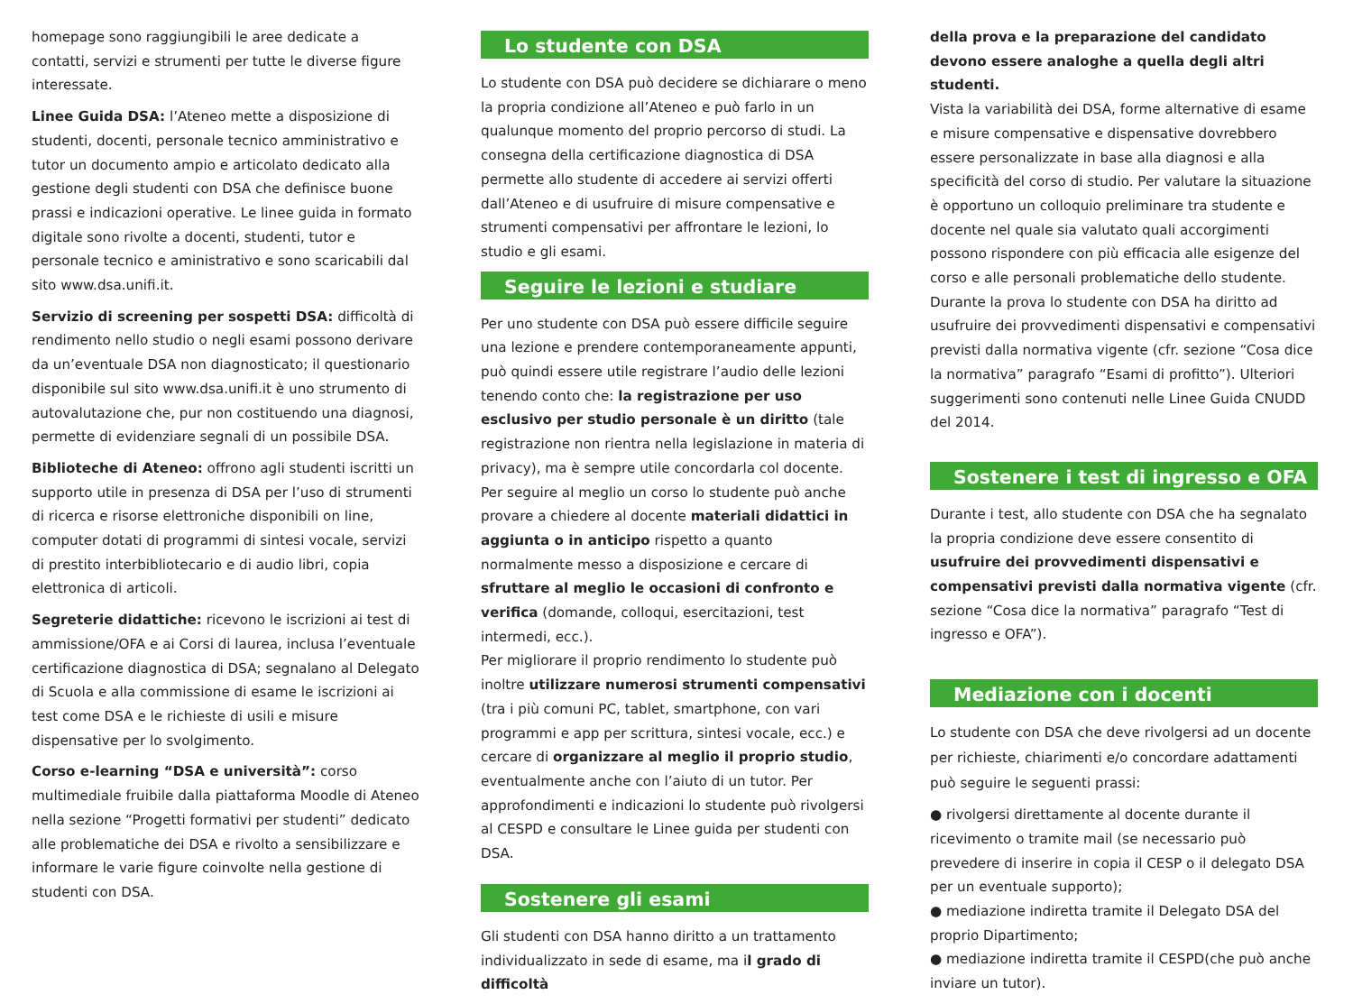homepage sono raggiungibili le aree dedicate a contatti, servizi e strumenti per tutte le diverse figure interessate.
Linee Guida DSA: l’Ateneo mette a disposizione di studenti, docenti, personale tecnico amministrativo e tutor un documento ampio e articolato dedicato alla gestione degli studenti con DSA che definisce buone prassi e indicazioni operative. Le linee guida in formato digitale sono rivolte a docenti, studenti, tutor e personale tecnico e aministrativo e sono scaricabili dal sito www.dsa.unifi.it.
Servizio di screening per sospetti DSA: difficoltà di rendimento nello studio o negli esami possono derivare da un’eventuale DSA non diagnosticato; il questionario disponibile sul sito www.dsa.unifi.it è uno strumento di autovalutazione che, pur non costituendo una diagnosi, permette di evidenziare segnali di un possibile DSA.
Biblioteche di Ateneo: offrono agli studenti iscritti un supporto utile in presenza di DSA per l’uso di strumenti di ricerca e risorse elettroniche disponibili on line, computer dotati di programmi di sintesi vocale, servizi di prestito interbibliotecario e di audio libri, copia elettronica di articoli.
Segreterie didattiche: ricevono le iscrizioni ai test di ammissione/OFA e ai Corsi di laurea, inclusa l’eventuale certificazione diagnostica di DSA; segnalano al Delegato di Scuola e alla commissione di esame le iscrizioni ai test come DSA e le richieste di usili e misure dispensative per lo svolgimento.
Corso e-learning “DSA e università”: corso multimediale fruibile dalla piattaforma Moodle di Ateneo nella sezione “Progetti formativi per studenti” dedicato alle problematiche dei DSA e rivolto a sensibilizzare e informare le varie figure coinvolte nella gestione di studenti con DSA.
Lo studente con DSA
Lo studente con DSA può decidere se dichiarare o meno la propria condizione all’Ateneo e può farlo in un qualunque momento del proprio percorso di studi. La consegna della certificazione diagnostica di DSA permette allo studente di accedere ai servizi offerti dall’Ateneo e di usufruire di misure compensative e strumenti compensativi per affrontare le lezioni, lo studio e gli esami.
Seguire le lezioni e studiare
Per uno studente con DSA può essere difficile seguire una lezione e prendere contemporaneamente appunti, può quindi essere utile registrare l’audio delle lezioni tenendo conto che: la registrazione per uso esclusivo per studio personale è un diritto (tale registrazione non rientra nella legislazione in materia di privacy), ma è sempre utile concordarla col docente.
Per seguire al meglio un corso lo studente può anche provare a chiedere al docente materiali didattici in aggiunta o in anticipo rispetto a quanto normalmente messo a disposizione e cercare di sfruttare al meglio le occasioni di confronto e verifica (domande, colloqui, esercitazioni, test intermedi, ecc.).
Per migliorare il proprio rendimento lo studente può inoltre utilizzare numerosi strumenti compensativi (tra i più comuni PC, tablet, smartphone, con vari programmi e app per scrittura, sintesi vocale, ecc.) e cercare di organizzare al meglio il proprio studio, eventualmente anche con l’aiuto di un tutor. Per approfondimenti e indicazioni lo studente può rivolgersi al CESPD e consultare le Linee guida per studenti con DSA.
Sostenere gli esami
Gli studenti con DSA hanno diritto a un trattamento individualizzato in sede di esame, ma il grado di difficoltà
della prova e la preparazione del candidato devono essere analoghe a quella degli altri studenti.
Vista la variabilità dei DSA, forme alternative di esame e misure compensative e dispensative dovrebbero essere personalizzate in base alla diagnosi e alla specificità del corso di studio. Per valutare la situazione è opportuno un colloquio preliminare tra studente e docente nel quale sia valutato quali accorgimenti possono rispondere con più efficacia alle esigenze del corso e alle personali problematiche dello studente. Durante la prova lo studente con DSA ha diritto ad usufruire dei provvedimenti dispensativi e compensativi previsti dalla normativa vigente (cfr. sezione “Cosa dice la normativa” paragrafo “Esami di profitto”). Ulteriori suggerimenti sono contenuti nelle Linee Guida CNUDD del 2014.
Sostenere i test di ingresso e OFA
Durante i test, allo studente con DSA che ha segnalato la propria condizione deve essere consentito di usufruire dei provvedimenti dispensativi e compensativi previsti dalla normativa vigente (cfr. sezione “Cosa dice la normativa” paragrafo “Test di ingresso e OFA”).
Mediazione con i docenti
Lo studente con DSA che deve rivolgersi ad un docente per richieste, chiarimenti e/o concordare adattamenti può seguire le seguenti prassi:
● rivolgersi direttamente al docente durante il ricevimento o tramite mail (se necessario può prevedere di inserire in copia il CESP o il delegato DSA per un eventuale supporto);
● mediazione indiretta tramite il Delegato DSA del proprio Dipartimento;
● mediazione indiretta tramite il CESPD(che può anche inviare un tutor).